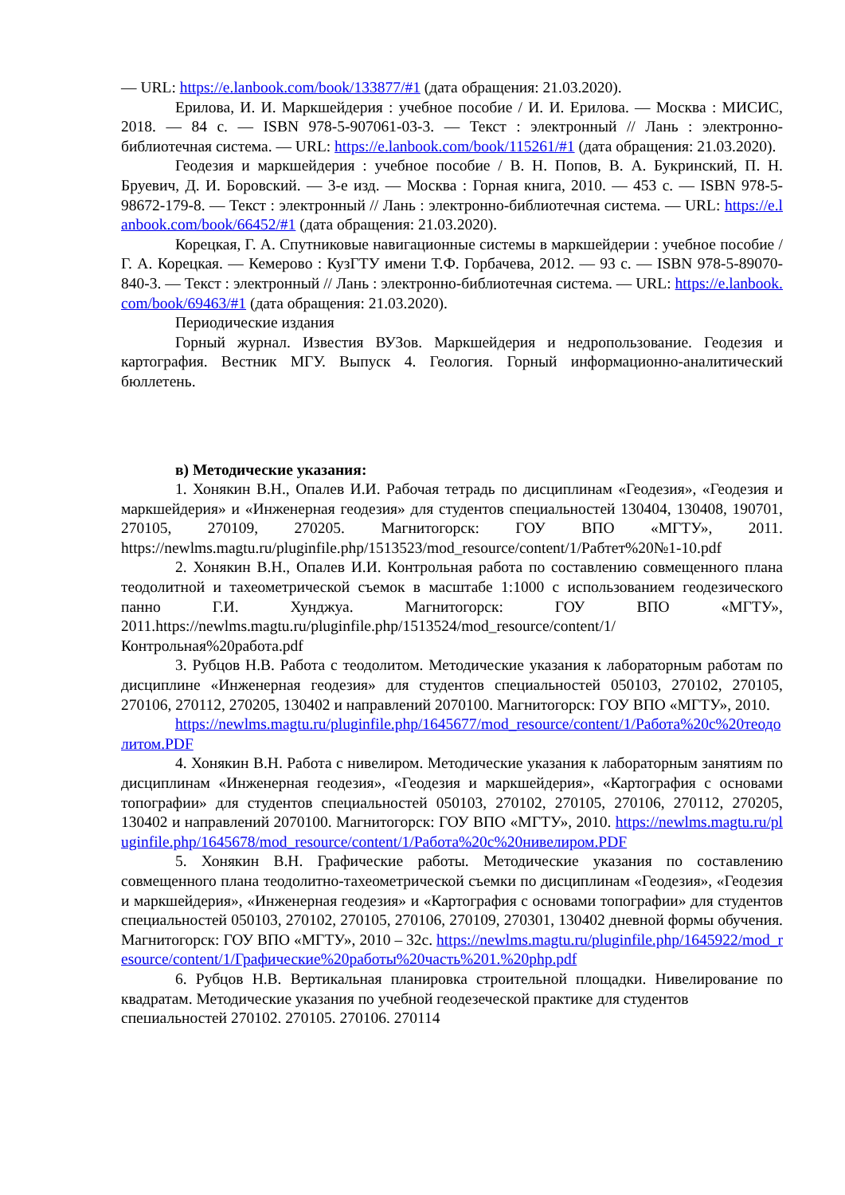— URL: https://e.lanbook.com/book/133877/#1 (дата обращения: 21.03.2020).
Ерилова, И. И. Маркшейдерия : учебное пособие / И. И. Ерилова. — Москва : МИСИС, 2018. — 84 с. — ISBN 978-5-907061-03-3. — Текст : электронный // Лань : электронно-библиотечная система. — URL: https://e.lanbook.com/book/115261/#1 (дата обращения: 21.03.2020).
Геодезия и маркшейдерия : учебное пособие / В. Н. Попов, В. А. Букринский, П. Н. Бруевич, Д. И. Боровский. — 3-е изд. — Москва : Горная книга, 2010. — 453 с. — ISBN 978-5-98672-179-8. — Текст : электронный // Лань : электронно-библиотечная система. — URL: https://e.lanbook.com/book/66452/#1 (дата обращения: 21.03.2020).
Корецкая, Г. А. Спутниковые навигационные системы в маркшейдерии : учебное пособие / Г. А. Корецкая. — Кемерово : КузГТУ имени Т.Ф. Горбачева, 2012. — 93 с. — ISBN 978-5-89070-840-3. — Текст : электронный // Лань : электронно-библиотечная система. — URL: https://e.lanbook.com/book/69463/#1 (дата обращения: 21.03.2020).
Периодические издания
Горный журнал. Известия ВУЗов. Маркшейдерия и недропользование. Геодезия и картография. Вестник МГУ. Выпуск 4. Геология. Горный информационно-аналитический бюллетень.
в) Методические указания:
1. Хонякин В.Н., Опалев И.И. Рабочая тетрадь по дисциплинам «Геодезия», «Геодезия и маркшейдерия» и «Инженерная геодезия» для студентов специальностей 130404, 130408, 190701, 270105, 270109, 270205. Магнитогорск: ГОУ ВПО «МГТУ», 2011. https://newlms.magtu.ru/pluginfile.php/1513523/mod_resource/content/1/Рабтет%20№1-10.pdf
2. Хонякин В.Н., Опалев И.И. Контрольная работа по составлению совмещенного плана теодолитной и тахеометрической съемок в масштабе 1:1000 с использованием геодезического панно Г.И. Хунджуа. Магнитогорск: ГОУ ВПО «МГТУ», 2011.https://newlms.magtu.ru/pluginfile.php/1513524/mod_resource/content/1/Контрольная%20работа.pdf
3. Рубцов Н.В. Работа с теодолитом. Методические указания к лабораторным работам по дисциплине «Инженерная геодезия» для студентов специальностей 050103, 270102, 270105, 270106, 270112, 270205, 130402 и направлений 2070100. Магнитогорск: ГОУ ВПО «МГТУ», 2010.
https://newlms.magtu.ru/pluginfile.php/1645677/mod_resource/content/1/Работа%20с%20теодолитом.PDF
4. Хонякин В.Н. Работа с нивелиром. Методические указания к лабораторным занятиям по дисциплинам «Инженерная геодезия», «Геодезия и маркшейдерия», «Картография с основами топографии» для студентов специальностей 050103, 270102, 270105, 270106, 270112, 270205, 130402 и направлений 2070100. Магнитогорск: ГОУ ВПО «МГТУ», 2010. https://newlms.magtu.ru/pluginfile.php/1645678/mod_resource/content/1/Работа%20с%20нивелиром.PDF
5. Хонякин В.Н. Графические работы. Методические указания по составлению совмещенного плана теодолитно-тахеометрической съемки по дисциплинам «Геодезия», «Геодезия и маркшейдерия», «Инженерная геодезия» и «Картография с основами топографии» для студентов специальностей 050103, 270102, 270105, 270106, 270109, 270301, 130402 дневной формы обучения. Магнитогорск: ГОУ ВПО «МГТУ», 2010 – 32с. https://newlms.magtu.ru/pluginfile.php/1645922/mod_resource/content/1/Графические%20работы%20часть%201.%20php.pdf
6. Рубцов Н.В. Вертикальная планировка строительной площадки. Нивелирование по квадратам. Методические указания по учебной геодезеческой практике для студентов
специальностей 270102, 270105, 270106, 270114